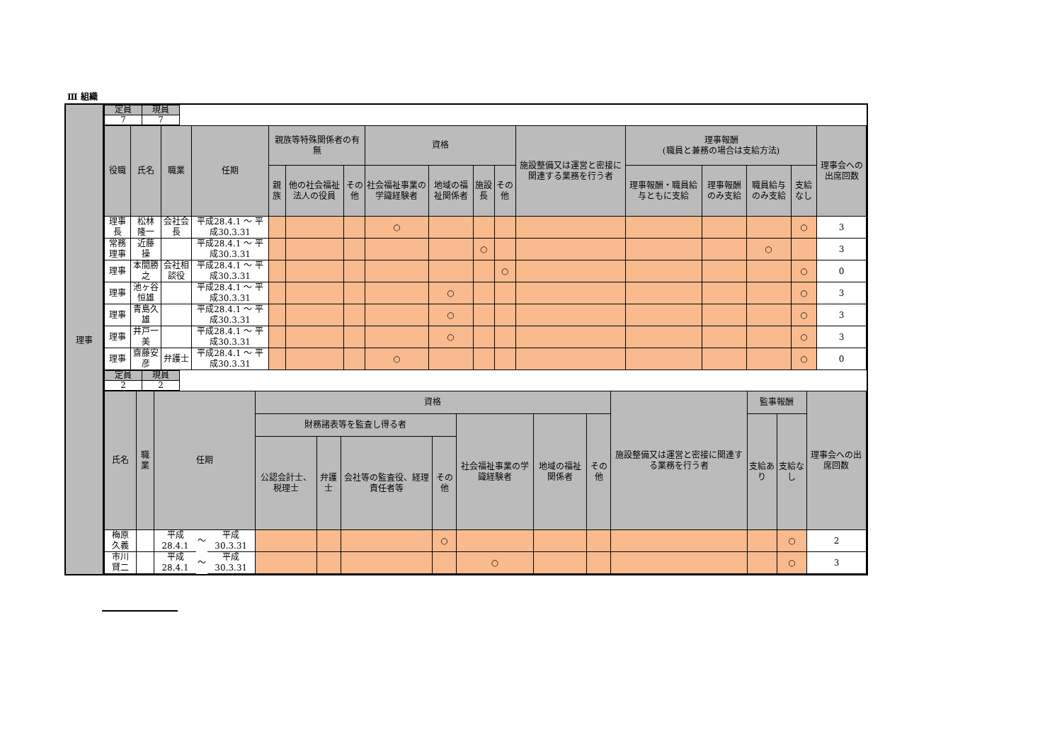Ⅲ 組織
理事
| 定員 | 現員 |
| --- | --- |
| 7 | 7 |
| 役職 | 氏名 | 職業 | 任期 | 親族等特殊関係者の有無 | | | 資格 | | | | 施設整備又は運営と密接に関連する業務を行う者 | 理事報酬 (職員と兼務の場合は支給方法) | | | | 理事会への出席回数 |
| --- | --- | --- | --- | --- | --- | --- | --- | --- | --- | --- | --- | --- | --- | --- | --- | --- |
| | | | | 親族 | 他の社会福祉法人の役員 | その他 | 社会福祉事業の学識経験者 | 地域の福祉関係者 | 施設長 | その他 | | 理事報酬・職員給与ともに支給 | 理事報酬のみ支給 | 職員給与のみ支給 | 支給なし | |
| 理事長 | 松林 隆一 | 会社会長 | 平成28.4.1 ～ 平成30.3.31 | | | | ○ | | | | | | | | ○ | 3 |
| 常務理事 | 近藤 操 | | 平成28.4.1 ～ 平成30.3.31 | | | | | | ○ | | | | | ○ | | 3 |
| 理事 | 本間勝之 | 会社相談役 | 平成28.4.1 ～ 平成30.3.31 | | | | | | | ○ | | | | | ○ | 0 |
| 理事 | 池ヶ谷恒雄 | | 平成28.4.1 ～ 平成30.3.31 | | | | | ○ | | | | | | | ○ | 3 |
| 理事 | 青島久雄 | | 平成28.4.1 ～ 平成30.3.31 | | | | | ○ | | | | | | | ○ | 3 |
| 理事 | 井戸一美 | | 平成28.4.1 ～ 平成30.3.31 | | | | | ○ | | | | | | | ○ | 3 |
| 理事 | 齋藤安彦 | 弁護士 | 平成28.4.1 ～ 平成30.3.31 | | | | ○ | | | | | | | | ○ | 0 |
| 定員 | 現員 |
| --- | --- |
| 2 | 2 |
| 氏名 | 職業 | 任期 | | | 資格 | | | | | | | 施設整備又は運営と密接に関連する業務を行う者 | 監事報酬 | | 理事会への出席回数 |
| --- | --- | --- | --- | --- | --- | --- | --- | --- | --- | --- | --- | --- | --- | --- | --- |
| | | | | | 財務諸表等を監査し得る者 | | | | 社会福祉事業の学識経験者 | 地域の福祉関係者 | その他 | | 支給あり | 支給なし | |
| | | | | | 公認会計士、税理士 | 弁護士 | 会社等の監査役、経理責任者等 | その他 | | | | | | | |
| 梅原 久義 | | 平成28.4.1 | ～ | 平成30.3.31 | | | | ○ | | | | | | ○ | 2 |
| 市川 賢二 | | 平成28.4.1 | ～ | 平成30.3.31 | | | | | ○ | | | | | ○ | 3 |